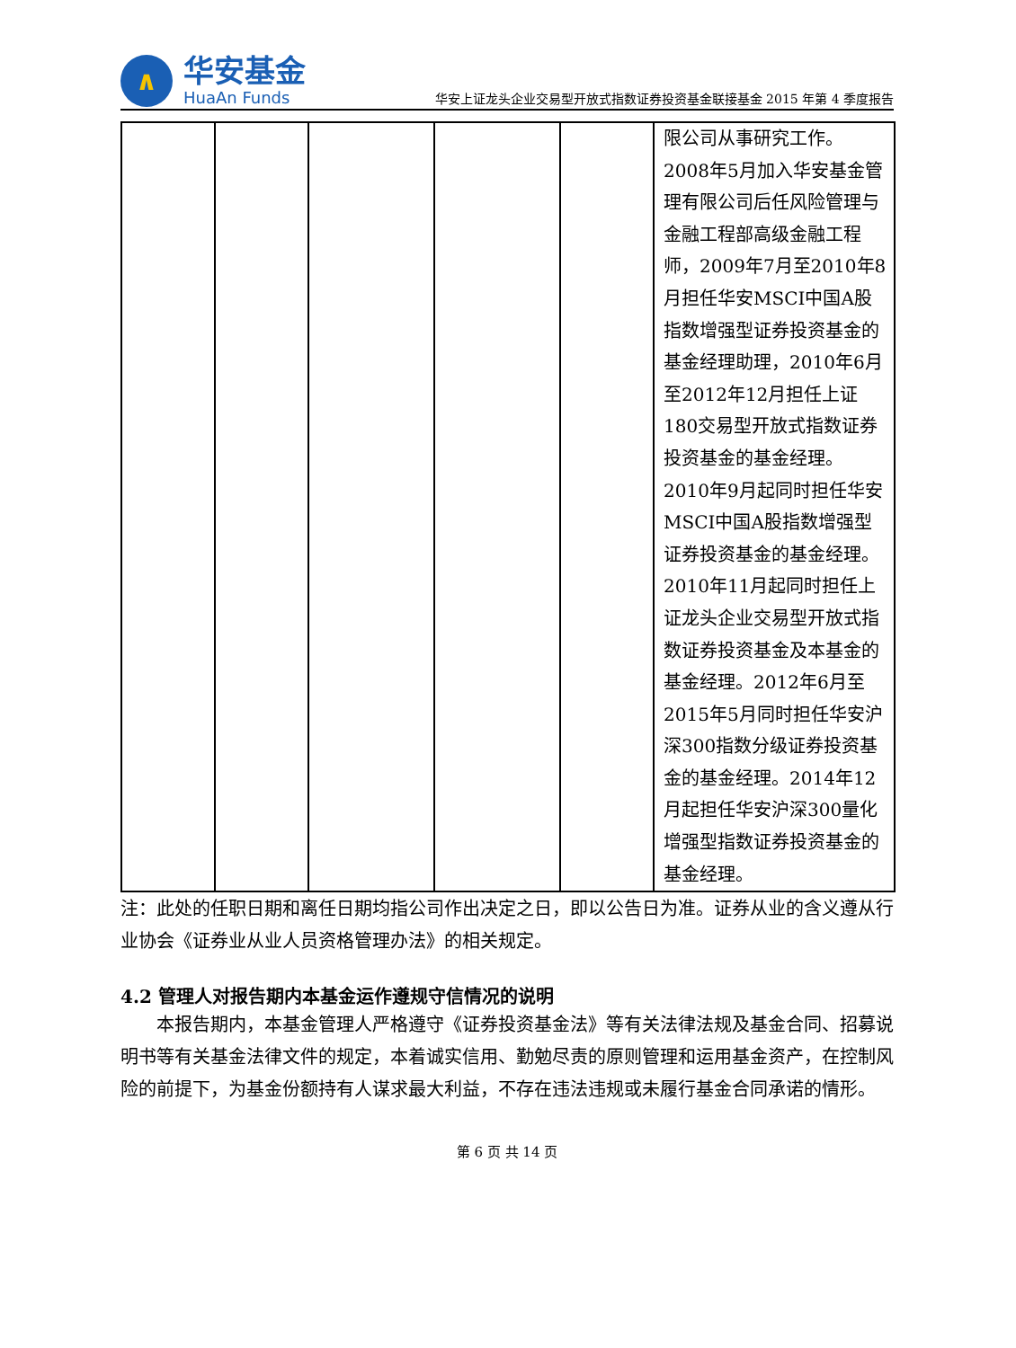∧
华安基金
HuaAn Funds
华安上证龙头企业交易型开放式指数证券投资基金联接基金 2015 年第 4 季度报告
| | | | | | 限公司从事研究工作。2008年5月加入华安基金管理有限公司后任风险管理与金融工程部高级金融工程师，2009年7月至2010年8月担任华安MSCI中国A股指数增强型证券投资基金的基金经理助理，2010年6月至2012年12月担任上证180交易型开放式指数证券投资基金的基金经理。2010年9月起同时担任华安MSCI中国A股指数增强型证券投资基金的基金经理。2010年11月起同时担任上证龙头企业交易型开放式指数证券投资基金及本基金的基金经理。2012年6月至2015年5月同时担任华安沪深300指数分级证券投资基金的基金经理。2014年12月起担任华安沪深300量化增强型指数证券投资基金的基金经理。 |
注：此处的任职日期和离任日期均指公司作出决定之日，即以公告日为准。证券从业的含义遵从行业协会《证券业从业人员资格管理办法》的相关规定。
4.2 管理人对报告期内本基金运作遵规守信情况的说明
本报告期内，本基金管理人严格遵守《证券投资基金法》等有关法律法规及基金合同、招募说明书等有关基金法律文件的规定，本着诚实信用、勤勉尽责的原则管理和运用基金资产，在控制风险的前提下，为基金份额持有人谋求最大利益，不存在违法违规或未履行基金合同承诺的情形。
第 6 页 共 14 页